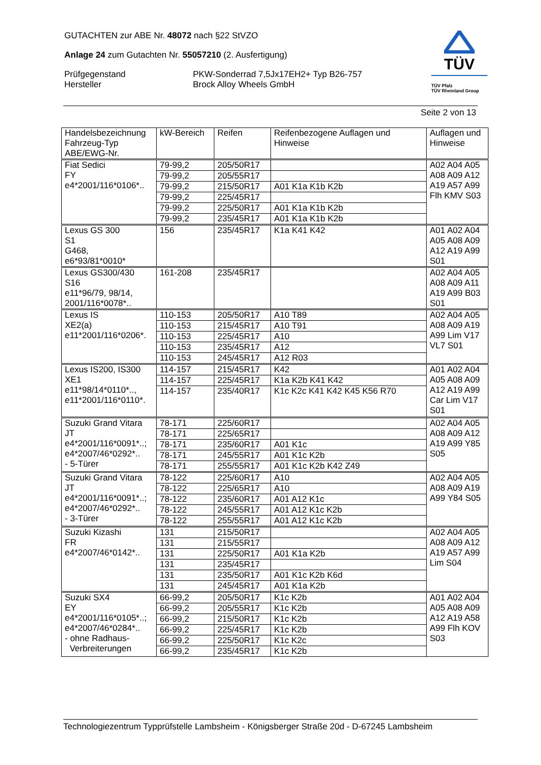GUTACHTEN zur ABE Nr. 48072 nach §22 StVZO
Anlage 24 zum Gutachten Nr. 55057210 (2. Ausfertigung)
Prüfgegenstand PKW-Sonderrad 7,5Jx17EH2+ Typ B26-757
Hersteller Brock Alloy Wheels GmbH
TÜV
TÜV Pfalz
TÜV Rheinland Group
Seite 2 von 13
| Handelsbezeichnung Fahrzeug-Typ ABE/EWG-Nr. | kW-Bereich | Reifen | Reifenbezogene Auflagen und Hinweise | Auflagen und Hinweise |
| --- | --- | --- | --- | --- |
| Fiat Sedici FY e4*2001/116*0106*.. | 79-99,2 | 205/50R17 | | A02 A04 A05 A08 A09 A12 A19 A57 A99 Flh KMV S03 |
| | 79-99,2 | 205/55R17 | | |
| | 79-99,2 | 215/50R17 | A01 K1a K1b K2b | |
| | 79-99,2 | 225/45R17 | | |
| | 79-99,2 | 225/50R17 | A01 K1a K1b K2b | |
| | 79-99,2 | 235/45R17 | A01 K1a K1b K2b | |
| Lexus GS 300 S1 G468, e6*93/81*0010* | 156 | 235/45R17 | K1a K41 K42 | A01 A02 A04 A05 A08 A09 A12 A19 A99 S01 |
| Lexus GS300/430 S16 e11*96/79, 98/14, 2001/116*0078*.. | 161-208 | 235/45R17 | | A02 A04 A05 A08 A09 A11 A19 A99 B03 S01 |
| Lexus IS XE2(a) e11*2001/116*0206*. | 110-153 | 205/50R17 | A10 T89 | A02 A04 A05 A08 A09 A19 A99 Lim V17 VL7 S01 |
| | 110-153 | 215/45R17 | A10 T91 | |
| | 110-153 | 225/45R17 | A10 | |
| | 110-153 | 235/45R17 | A12 | |
| | 110-153 | 245/45R17 | A12 R03 | |
| Lexus IS200, IS300 XE1 e11*98/14*0110*.., e11*2001/116*0110*. | 114-157 | 215/45R17 | K42 | A01 A02 A04 A05 A08 A09 A12 A19 A99 Car Lim V17 S01 |
| | 114-157 | 225/45R17 | K1a K2b K41 K42 | |
| | 114-157 | 235/40R17 | K1c K2c K41 K42 K45 K56 R70 | |
| Suzuki Grand Vitara JT e4*2001/116*0091*..; e4*2007/46*0292*.. - 5-Türer | 78-171 | 225/60R17 | | A02 A04 A05 A08 A09 A12 A19 A99 Y85 S05 |
| | 78-171 | 225/65R17 | | |
| | 78-171 | 235/60R17 | A01 K1c | |
| | 78-171 | 245/55R17 | A01 K1c K2b | |
| | 78-171 | 255/55R17 | A01 K1c K2b K42 Z49 | |
| Suzuki Grand Vitara JT e4*2001/116*0091*..; e4*2007/46*0292*.. - 3-Türer | 78-122 | 225/60R17 | A10 | A02 A04 A05 A08 A09 A19 A99 Y84 S05 |
| | 78-122 | 225/65R17 | A10 | |
| | 78-122 | 235/60R17 | A01 A12 K1c | |
| | 78-122 | 245/55R17 | A01 A12 K1c K2b | |
| | 78-122 | 255/55R17 | A01 A12 K1c K2b | |
| Suzuki Kizashi FR e4*2007/46*0142*.. | 131 | 215/50R17 | | A02 A04 A05 A08 A09 A12 A19 A57 A99 Lim S04 |
| | 131 | 215/55R17 | | |
| | 131 | 225/50R17 | A01 K1a K2b | |
| | 131 | 235/45R17 | | |
| | 131 | 235/50R17 | A01 K1c K2b K6d | |
| | 131 | 245/45R17 | A01 K1a K2b | |
| Suzuki SX4 EY e4*2001/116*0105*..; e4*2007/46*0284*.. - ohne Radhaus- Verbreiterungen | 66-99,2 | 205/50R17 | K1c K2b | A01 A02 A04 A05 A08 A09 A12 A19 A58 A99 Flh KOV S03 |
| | 66-99,2 | 205/55R17 | K1c K2b | |
| | 66-99,2 | 215/50R17 | K1c K2b | |
| | 66-99,2 | 225/45R17 | K1c K2b | |
| | 66-99,2 | 225/50R17 | K1c K2c | |
| | 66-99,2 | 235/45R17 | K1c K2b | |
Technologiezentrum Typprüfstelle Lambsheim - Königsberger Straße 20d - D-67245 Lambsheim